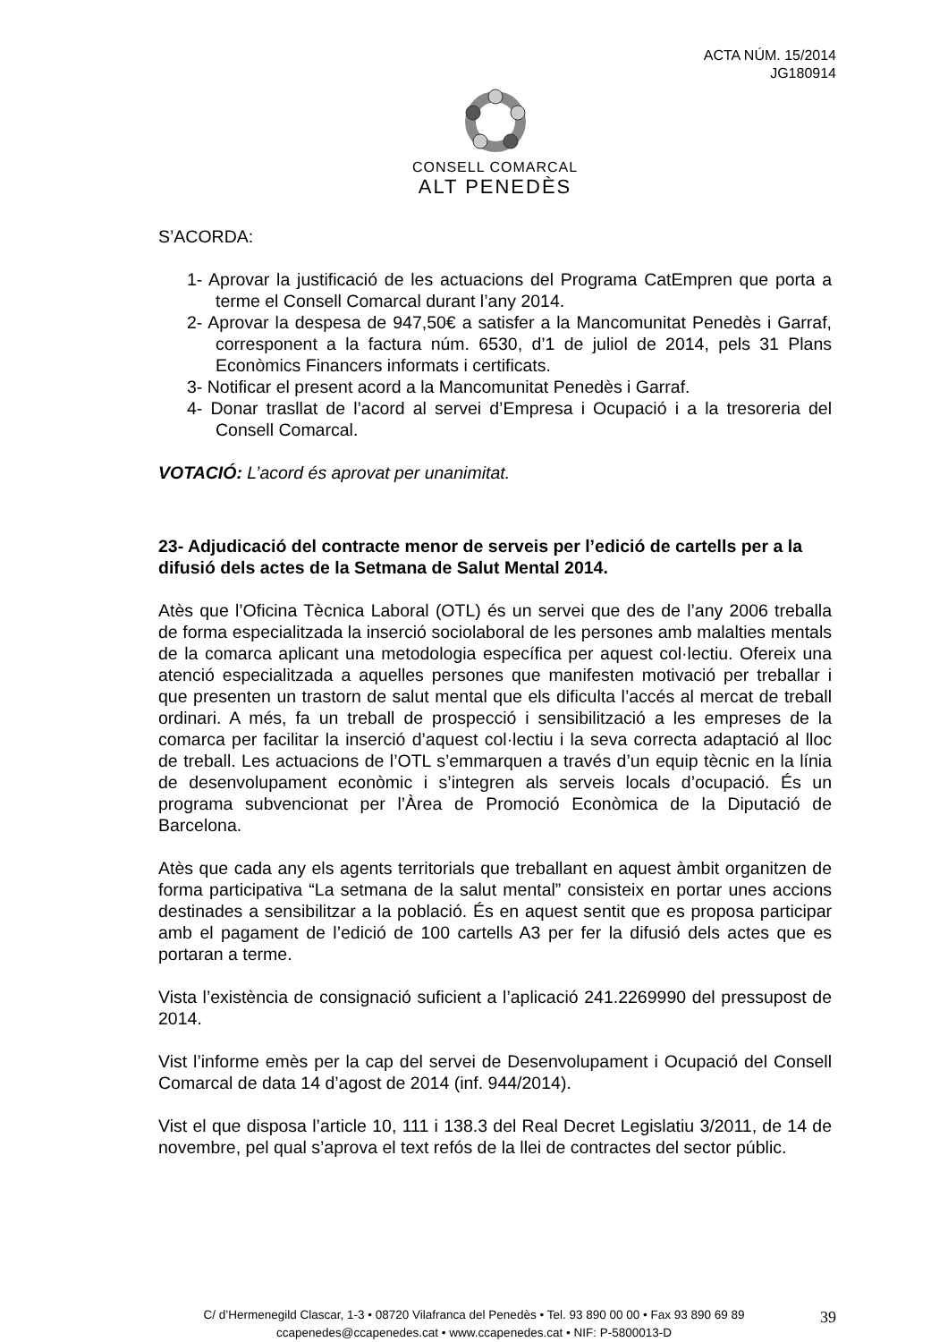ACTA NÚM. 15/2014
JG180914
CONSELL COMARCAL
ALT PENEDÈS
S’ACORDA:
1- Aprovar la justificació de les actuacions del Programa CatEmpren que porta a terme el Consell Comarcal durant l’any 2014.
2- Aprovar la despesa de 947,50€ a satisfer a la Mancomunitat Penedès i Garraf, corresponent a la factura núm. 6530, d’1 de juliol de 2014, pels 31 Plans Econòmics Financers informats i certificats.
3- Notificar el present acord a la Mancomunitat Penedès i Garraf.
4- Donar trasllat de l’acord al servei d’Empresa i Ocupació i a la tresoreria del Consell Comarcal.
VOTACIÓ: L’acord és aprovat per unanimitat.
23- Adjudicació del contracte menor de serveis per l’edició de cartells per a la difusió dels actes de la Setmana de Salut Mental 2014.
Atès que l’Oficina Tècnica Laboral (OTL) és un servei que des de l’any 2006 treballa de forma especialitzada la inserció sociolaboral de les persones amb malalties mentals de la comarca aplicant una metodologia específica per aquest col·lectiu. Ofereix una atenció especialitzada a aquelles persones que manifesten motivació per treballar i que presenten un trastorn de salut mental que els dificulta l’accés al mercat de treball ordinari. A més, fa un treball de prospecció i sensibilització a les empreses de la comarca per facilitar la inserció d’aquest col·lectiu i la seva correcta adaptació al lloc de treball. Les actuacions de l’OTL s’emmarquen a través d’un equip tècnic en la línia de desenvolupament econòmic i s’integren als serveis locals d’ocupació. És un programa subvencionat per l’Àrea de Promoció Econòmica de la Diputació de Barcelona.
Atès que cada any els agents territorials que treballant en aquest àmbit organitzen de forma participativa “La setmana de la salut mental” consisteix en portar unes accions destinades a sensibilitzar a la població. És en aquest sentit que es proposa participar amb el pagament de l’edició de 100 cartells A3 per fer la difusió dels actes que es portaran a terme.
Vista l’existència de consignació suficient a l’aplicació 241.2269990 del pressupost de 2014.
Vist l’informe emès per la cap del servei de Desenvolupament i Ocupació del Consell Comarcal de data 14 d’agost de 2014 (inf. 944/2014).
Vist el que disposa l’article 10, 111 i 138.3 del Real Decret Legislatiu 3/2011, de 14 de novembre, pel qual s’aprova el text refós de la llei de contractes del sector públic.
C/ d’Hermenegild Clascar, 1-3 • 08720 Vilafranca del Penedès • Tel. 93 890 00 00 • Fax 93 890 69 89
ccapenedes@ccapenedes.cat • www.ccapenedes.cat • NIF: P-5800013-D
39